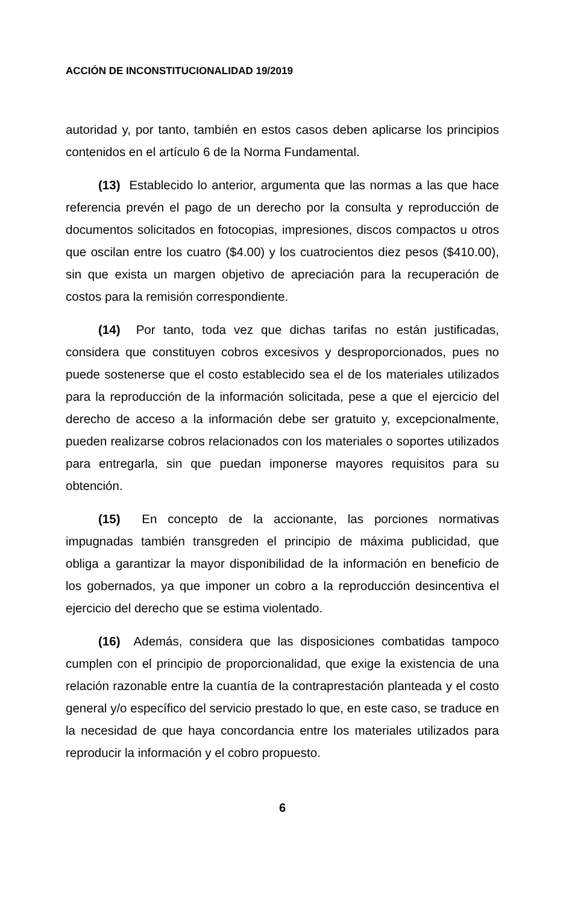ACCIÓN DE INCONSTITUCIONALIDAD 19/2019
autoridad y, por tanto, también en estos casos deben aplicarse los principios contenidos en el artículo 6 de la Norma Fundamental.
(13) Establecido lo anterior, argumenta que las normas a las que hace referencia prevén el pago de un derecho por la consulta y reproducción de documentos solicitados en fotocopias, impresiones, discos compactos u otros que oscilan entre los cuatro ($4.00) y los cuatrocientos diez pesos ($410.00), sin que exista un margen objetivo de apreciación para la recuperación de costos para la remisión correspondiente.
(14) Por tanto, toda vez que dichas tarifas no están justificadas, considera que constituyen cobros excesivos y desproporcionados, pues no puede sostenerse que el costo establecido sea el de los materiales utilizados para la reproducción de la información solicitada, pese a que el ejercicio del derecho de acceso a la información debe ser gratuito y, excepcionalmente, pueden realizarse cobros relacionados con los materiales o soportes utilizados para entregarla, sin que puedan imponerse mayores requisitos para su obtención.
(15) En concepto de la accionante, las porciones normativas impugnadas también transgreden el principio de máxima publicidad, que obliga a garantizar la mayor disponibilidad de la información en beneficio de los gobernados, ya que imponer un cobro a la reproducción desincentiva el ejercicio del derecho que se estima violentado.
(16) Además, considera que las disposiciones combatidas tampoco cumplen con el principio de proporcionalidad, que exige la existencia de una relación razonable entre la cuantía de la contraprestación planteada y el costo general y/o específico del servicio prestado lo que, en este caso, se traduce en la necesidad de que haya concordancia entre los materiales utilizados para reproducir la información y el cobro propuesto.
6